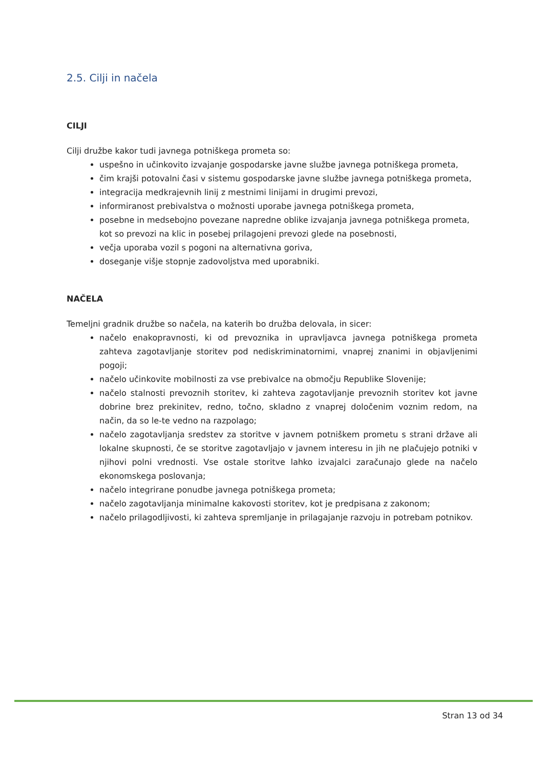2.5. Cilji in načela
CILJI
Cilji družbe kakor tudi javnega potniškega prometa so:
uspešno in učinkovito izvajanje gospodarske javne službe javnega potniškega prometa,
čim krajši potovalni časi v sistemu gospodarske javne službe javnega potniškega prometa,
integracija medkrajevnih linij z mestnimi linijami in drugimi prevozi,
informiranost prebivalstva o možnosti uporabe javnega potniškega prometa,
posebne in medsebojno povezane napredne oblike izvajanja javnega potniškega prometa, kot so prevozi na klic in posebej prilagojeni prevozi glede na posebnosti,
večja uporaba vozil s pogoni na alternativna goriva,
doseganje višje stopnje zadovoljstva med uporabniki.
NAČELA
Temeljni gradnik družbe so načela, na katerih bo družba delovala, in sicer:
načelo enakopravnosti, ki od prevoznika in upravljavca javnega potniškega prometa zahteva zagotavljanje storitev pod nediskriminatornimi, vnaprej znanimi in objavljenimi pogoji;
načelo učinkovite mobilnosti za vse prebivalce na območju Republike Slovenije;
načelo stalnosti prevoznih storitev, ki zahteva zagotavljanje prevoznih storitev kot javne dobrine brez prekinitev, redno, točno, skladno z vnaprej določenim voznim redom, na način, da so le-te vedno na razpolago;
načelo zagotavljanja sredstev za storitve v javnem potniškem prometu s strani države ali lokalne skupnosti, če se storitve zagotavljajo v javnem interesu in jih ne plačujejo potniki v njihovi polni vrednosti. Vse ostale storitve lahko izvajalci zaračunajo glede na načelo ekonomskega poslovanja;
načelo integrirane ponudbe javnega potniškega prometa;
načelo zagotavljanja minimalne kakovosti storitev, kot je predpisana z zakonom;
načelo prilagodljivosti, ki zahteva spremljanje in prilagajanje razvoju in potrebam potnikov.
Stran 13 od 34